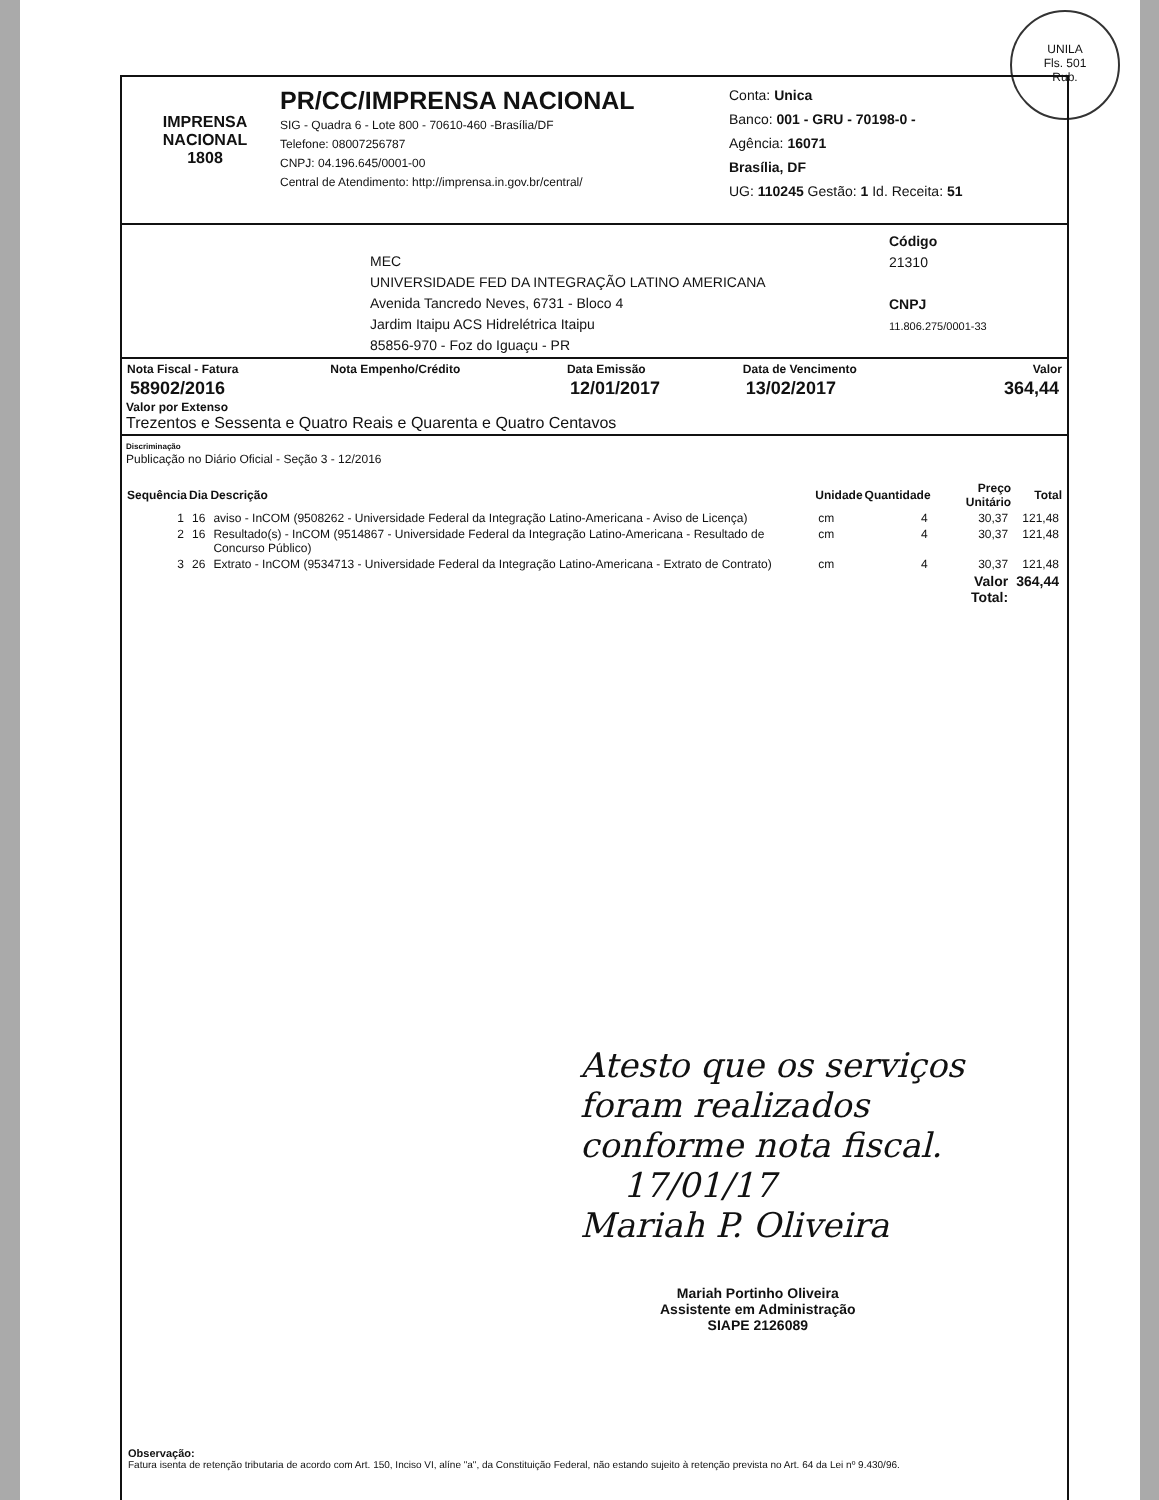UNILA
Fls. 501
Rub.
IMPRENSA NACIONAL
1808
PR/CC/IMPRENSA NACIONAL
SIG - Quadra 6 - Lote 800 - 70610-460 -Brasília/DF
Telefone: 08007256787
CNPJ: 04.196.645/0001-00
Central de Atendimento: http://imprensa.in.gov.br/central/
Conta: Unica
Banco: 001 - GRU - 70198-0 -
Agência: 16071
Brasília, DF
UG: 110245 Gestão: 1 Id. Receita: 51
MEC
UNIVERSIDADE FED DA INTEGRAÇÃO LATINO AMERICANA
Avenida Tancredo Neves, 6731 - Bloco 4
Jardim Itaipu ACS Hidrelétrica Itaipu
85856-970 - Foz do Iguaçu - PR
Código
21310
CNPJ
11.806.275/0001-33
| Nota Fiscal - Fatura | Nota Empenho/Crédito | Data Emissão | Data de Vencimento | Valor |
| --- | --- | --- | --- | --- |
| 58902/2016 | | 12/01/2017 | 13/02/2017 | 364,44 |
Valor por Extenso
Trezentos e Sessenta e Quatro Reais e Quarenta e Quatro Centavos
Discriminação
Publicação no Diário Oficial - Seção 3 - 12/2016
| Sequência | Dia | Descrição | Unidade | Quantidade | Preço Unitário | Total |
| --- | --- | --- | --- | --- | --- | --- |
| 1 | 16 | aviso - InCOM (9508262 - Universidade Federal da Integração Latino-Americana - Aviso de Licença) | cm | 4 | 30,37 | 121,48 |
| 2 | 16 | Resultado(s) - InCOM (9514867 - Universidade Federal da Integração Latino-Americana - Resultado de Concurso Público) | cm | 4 | 30,37 | 121,48 |
| 3 | 26 | Extrato - InCOM (9534713 - Universidade Federal da Integração Latino-Americana - Extrato de Contrato) | cm | 4 | 30,37 | 121,48 |
| | | | | | Valor Total: | 364,44 |
Atesto que os serviços
foram realizados
conforme nota fiscal.
17/01/17
Mariah P. Oliveira
Mariah Portinho Oliveira
Assistente em Administração
SIAPE 2126089
Observação:
Fatura isenta de retenção tributaria de acordo com Art. 150, Inciso VI, alíne "a", da Constituição Federal, não estando sujeito à retenção prevista no Art. 64 da Lei nº 9.430/96.